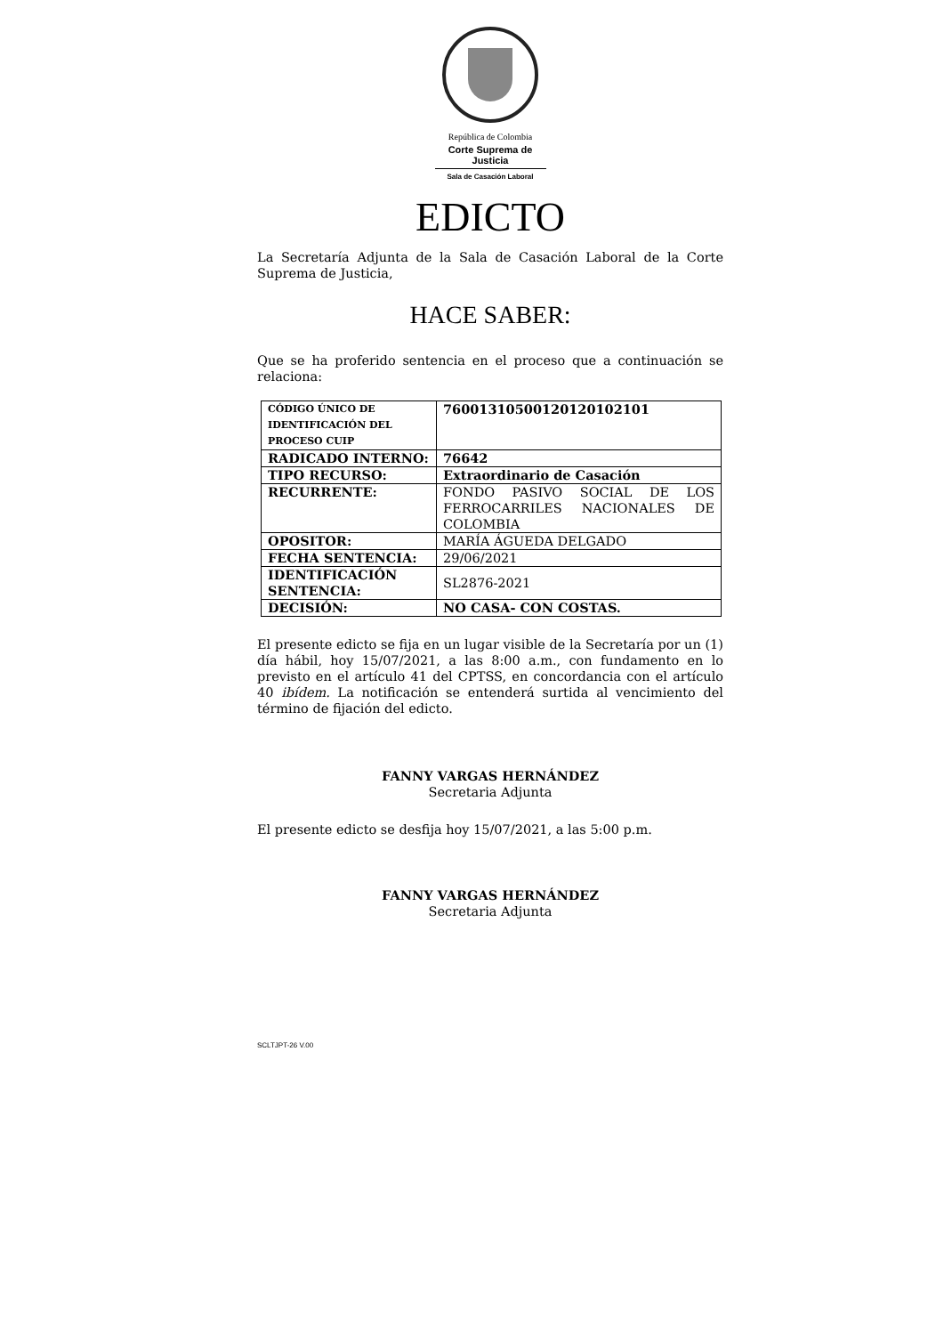República de Colombia
Corte Suprema de Justicia
Sala de Casación Laboral
EDICTO
La Secretaría Adjunta de la Sala de Casación Laboral de la Corte Suprema de Justicia,
HACE SABER:
Que se ha proferido sentencia en el proceso que a continuación se relaciona:
| CÓDIGO ÚNICO DE IDENTIFICACIÓN DEL PROCESO CUIP | 76001310500120120102101 |
| RADICADO INTERNO: | 76642 |
| TIPO RECURSO: | Extraordinario de Casación |
| RECURRENTE: | FONDO PASIVO SOCIAL DE LOS FERROCARRILES NACIONALES DE COLOMBIA |
| OPOSITOR: | MARÍA ÁGUEDA DELGADO |
| FECHA SENTENCIA: | 29/06/2021 |
| IDENTIFICACIÓN SENTENCIA: | SL2876-2021 |
| DECISIÓN: | NO CASA- CON COSTAS. |
El presente edicto se fija en un lugar visible de la Secretaría por un (1) día hábil, hoy 15/07/2021, a las 8:00 a.m., con fundamento en lo previsto en el artículo 41 del CPTSS, en concordancia con el artículo 40 ibídem. La notificación se entenderá surtida al vencimiento del término de fijación del edicto.
FANNY VARGAS HERNÁNDEZ
Secretaria Adjunta
El presente edicto se desfija hoy 15/07/2021, a las 5:00 p.m.
FANNY VARGAS HERNÁNDEZ
Secretaria Adjunta
SCLTJPT-26 V.00